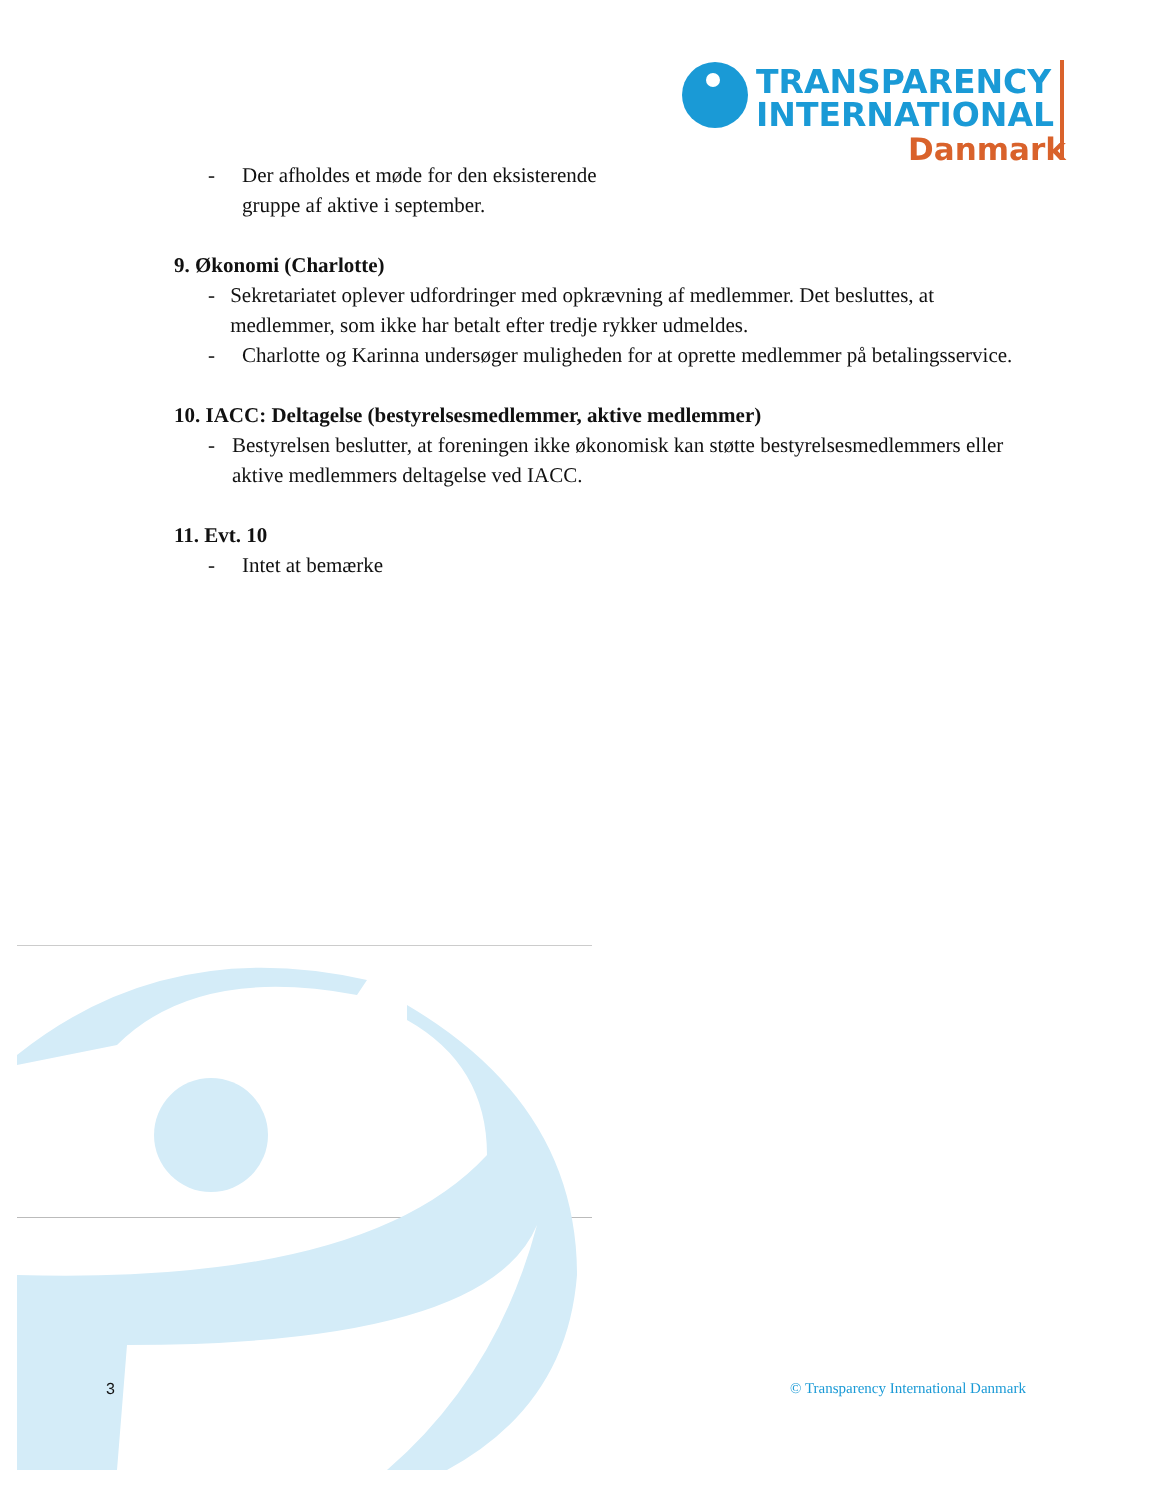TRANSPARENCY
INTERNATIONAL
Danmark
- Der afholdes et møde for den eksisterende
gruppe af aktive i september.
9. Økonomi (Charlotte)
- Sekretariatet oplever udfordringer med opkrævning af medlemmer. Det besluttes, at medlemmer, som ikke har betalt efter tredje rykker udmeldes.
- Charlotte og Karinna undersøger muligheden for at oprette medlemmer på betalingsservice.
10. IACC: Deltagelse (bestyrelsesmedlemmer, aktive medlemmer)
- Bestyrelsen beslutter, at foreningen ikke økonomisk kan støtte bestyrelsesmedlemmers eller aktive medlemmers deltagelse ved IACC.
11. Evt. 10
- Intet at bemærke
3 © Transparency International Danmark